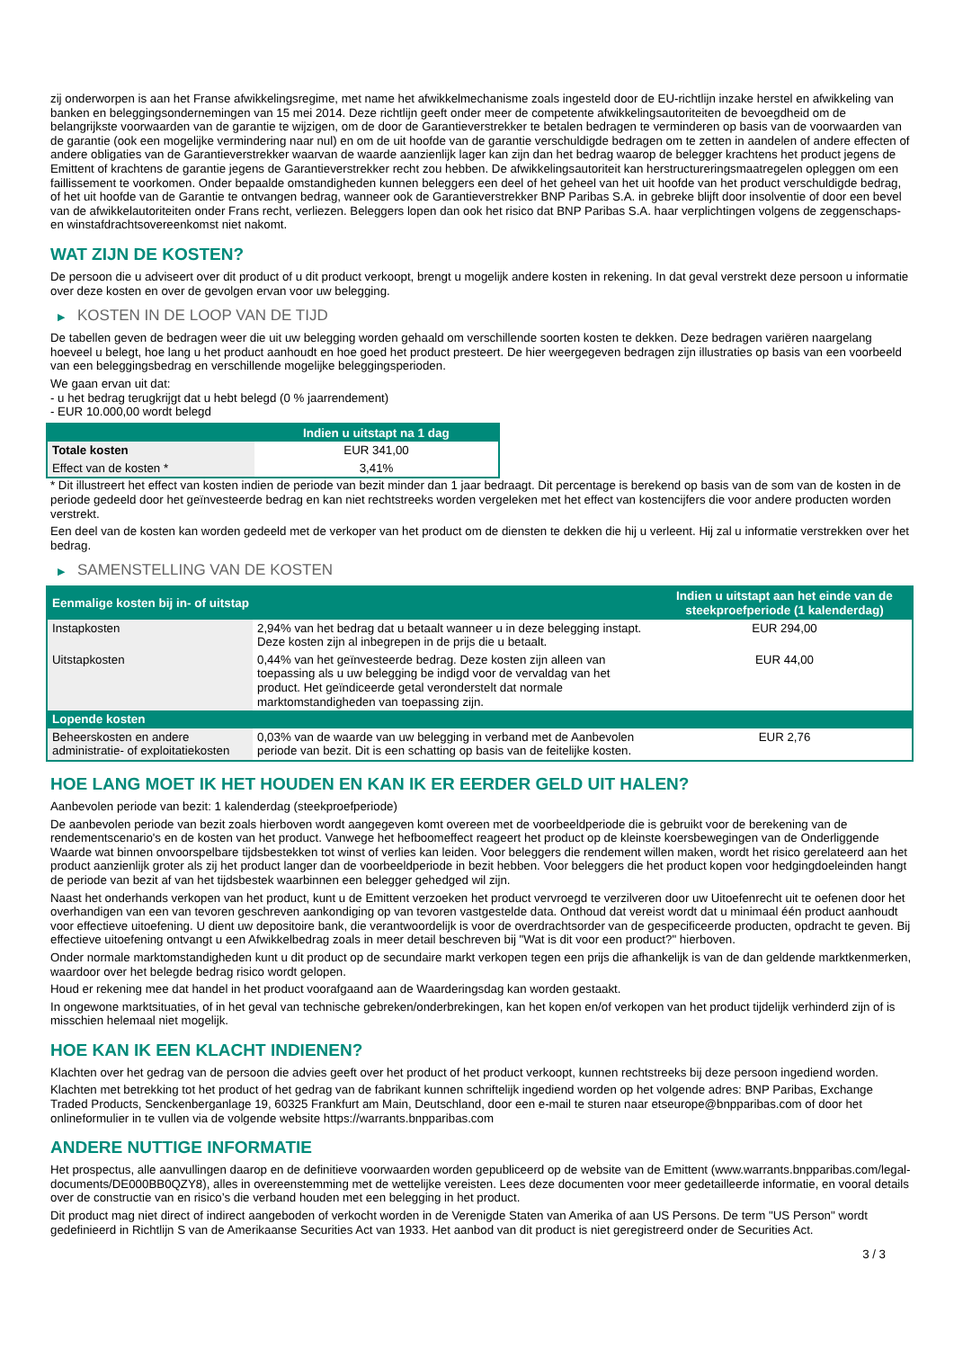zij onderworpen is aan het Franse afwikkelingsregime, met name het afwikkelmechanisme zoals ingesteld door de EU-richtlijn inzake herstel en afwikkeling van banken en beleggingsondernemingen van 15 mei 2014. Deze richtlijn geeft onder meer de competente afwikkelingsautoriteiten de bevoegdheid om de belangrijkste voorwaarden van de garantie te wijzigen, om de door de Garantieverstrekker te betalen bedragen te verminderen op basis van de voorwaarden van de garantie (ook een mogelijke vermindering naar nul) en om de uit hoofde van de garantie verschuldigde bedragen om te zetten in aandelen of andere effecten of andere obligaties van de Garantieverstrekker waarvan de waarde aanzienlijk lager kan zijn dan het bedrag waarop de belegger krachtens het product jegens de Emittent of krachtens de garantie jegens de Garantieverstrekker recht zou hebben. De afwikkelingsautoriteit kan herstructureringsmaatregelen opleggen om een faillissement te voorkomen. Onder bepaalde omstandigheden kunnen beleggers een deel of het geheel van het uit hoofde van het product verschuldigde bedrag, of het uit hoofde van de Garantie te ontvangen bedrag, wanneer ook de Garantieverstrekker BNP Paribas S.A. in gebreke blijft door insolventie of door een bevel van de afwikkelautoriteiten onder Frans recht, verliezen. Beleggers lopen dan ook het risico dat BNP Paribas S.A. haar verplichtingen volgens de zeggenschaps- en winstafdrachtsovereenkomst niet nakomt.
WAT ZIJN DE KOSTEN?
De persoon die u adviseert over dit product of u dit product verkoopt, brengt u mogelijk andere kosten in rekening. In dat geval verstrekt deze persoon u informatie over deze kosten en over de gevolgen ervan voor uw belegging.
▶ KOSTEN IN DE LOOP VAN DE TIJD
De tabellen geven de bedragen weer die uit uw belegging worden gehaald om verschillende soorten kosten te dekken. Deze bedragen variëren naargelang hoeveel u belegt, hoe lang u het product aanhoudt en hoe goed het product presteert. De hier weergegeven bedragen zijn illustraties op basis van een voorbeeld van een beleggingsbedrag en verschillende mogelijke beleggingsperioden.
We gaan ervan uit dat:
- u het bedrag terugkrijgt dat u hebt belegd (0 % jaarrendement)
- EUR 10.000,00 wordt belegd
| | Indien u uitstapt na 1 dag |
| --- | --- |
| Totale kosten | EUR 341,00 |
| Effect van de kosten * | 3,41% |
* Dit illustreert het effect van kosten indien de periode van bezit minder dan 1 jaar bedraagt. Dit percentage is berekend op basis van de som van de kosten in de periode gedeeld door het geïnvesteerde bedrag en kan niet rechtstreeks worden vergeleken met het effect van kostencijfers die voor andere producten worden verstrekt.
Een deel van de kosten kan worden gedeeld met de verkoper van het product om de diensten te dekken die hij u verleent. Hij zal u informatie verstrekken over het bedrag.
▶ SAMENSTELLING VAN DE KOSTEN
| Eenmalige kosten bij in- of uitstap | | Indien u uitstapt aan het einde van de steekproefperiode (1 kalenderdag) |
| --- | --- | --- |
| Instapkosten | 2,94% van het bedrag dat u betaalt wanneer u in deze belegging instapt. Deze kosten zijn al inbegrepen in de prijs die u betaalt. | EUR 294,00 |
| Uitstapkosten | 0,44% van het geïnvesteerde bedrag. Deze kosten zijn alleen van toepassing als u uw belegging be indigd voor de vervaldag van het product. Het geïndiceerde getal veronderstelt dat normale marktomstandigheden van toepassing zijn. | EUR 44,00 |
| Lopende kosten | | |
| Beheerskosten en andere administratie- of exploitatiekosten | 0,03% van de waarde van uw belegging in verband met de Aanbevolen periode van bezit. Dit is een schatting op basis van de feitelijke kosten. | EUR 2,76 |
HOE LANG MOET IK HET HOUDEN EN KAN IK ER EERDER GELD UIT HALEN?
Aanbevolen periode van bezit: 1 kalenderdag (steekproefperiode)
De aanbevolen periode van bezit zoals hierboven wordt aangegeven komt overeen met de voorbeeldperiode die is gebruikt voor de berekening van de rendementscenario's en de kosten van het product. Vanwege het hefboomeffect reageert het product op de kleinste koersbewegingen van de Onderliggende Waarde wat binnen onvoorspelbare tijdsbestekken tot winst of verlies kan leiden. Voor beleggers die rendement willen maken, wordt het risico gerelateerd aan het product aanzienlijk groter als zij het product langer dan de voorbeeldperiode in bezit hebben. Voor beleggers die het product kopen voor hedgingdoeleinden hangt de periode van bezit af van het tijdsbestek waarbinnen een belegger gehedged wil zijn.
Naast het onderhands verkopen van het product, kunt u de Emittent verzoeken het product vervroegd te verzilveren door uw Uitoefenrecht uit te oefenen door het overhandigen van een van tevoren geschreven aankondiging op van tevoren vastgestelde data. Onthoud dat vereist wordt dat u minimaal één product aanhoudt voor effectieve uitoefening. U dient uw depositoire bank, die verantwoordelijk is voor de overdrachtsorder van de gespecificeerde producten, opdracht te geven. Bij effectieve uitoefening ontvangt u een Afwikkelbedrag zoals in meer detail beschreven bij "Wat is dit voor een product?" hierboven.
Onder normale marktomstandigheden kunt u dit product op de secundaire markt verkopen tegen een prijs die afhankelijk is van de dan geldende marktkenmerken, waardoor over het belegde bedrag risico wordt gelopen.
Houd er rekening mee dat handel in het product voorafgaand aan de Waarderingsdag kan worden gestaakt.
In ongewone marktsituaties, of in het geval van technische gebreken/onderbrekingen, kan het kopen en/of verkopen van het product tijdelijk verhinderd zijn of is misschien helemaal niet mogelijk.
HOE KAN IK EEN KLACHT INDIENEN?
Klachten over het gedrag van de persoon die advies geeft over het product of het product verkoopt, kunnen rechtstreeks bij deze persoon ingediend worden.
Klachten met betrekking tot het product of het gedrag van de fabrikant kunnen schriftelijk ingediend worden op het volgende adres: BNP Paribas, Exchange Traded Products, Senckenberganlage 19, 60325 Frankfurt am Main, Deutschland, door een e-mail te sturen naar etseurope@bnpparibas.com of door het onlineformulier in te vullen via de volgende website https://warrants.bnpparibas.com
ANDERE NUTTIGE INFORMATIE
Het prospectus, alle aanvullingen daarop en de definitieve voorwaarden worden gepubliceerd op de website van de Emittent (www.warrants.bnpparibas.com/legal-documents/DE000BB0QZY8), alles in overeenstemming met de wettelijke vereisten. Lees deze documenten voor meer gedetailleerde informatie, en vooral details over de constructie van en risico’s die verband houden met een belegging in het product.
Dit product mag niet direct of indirect aangeboden of verkocht worden in de Verenigde Staten van Amerika of aan US Persons. De term "US Person" wordt gedefinieerd in Richtlijn S van de Amerikaanse Securities Act van 1933. Het aanbod van dit product is niet geregistreerd onder de Securities Act.
3 / 3